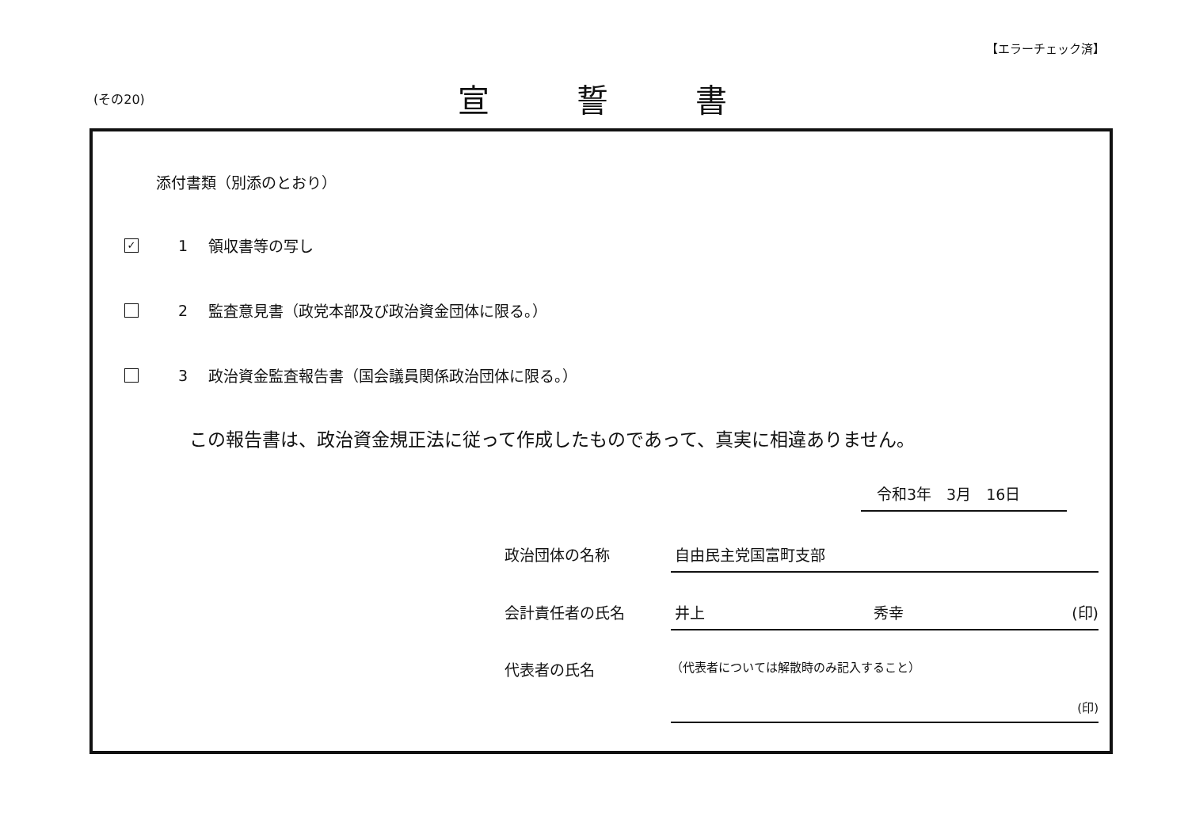【エラーチェック済】
(その20)
宣誓書
添付書類（別添のとおり）
✓
1 領収書等の写し
2 監査意見書（政党本部及び政治資金団体に限る。）
3 政治資金監査報告書（国会議員関係政治団体に限る。）
この報告書は、政治資金規正法に従って作成したものであって、真実に相違ありません。
令和3年　3月　16日
政治団体の名称 自由民主党国富町支部
会計責任者の氏名 井上 秀幸 (印)
代表者の氏名
（代表者については解散時のみ記入すること）
(印)